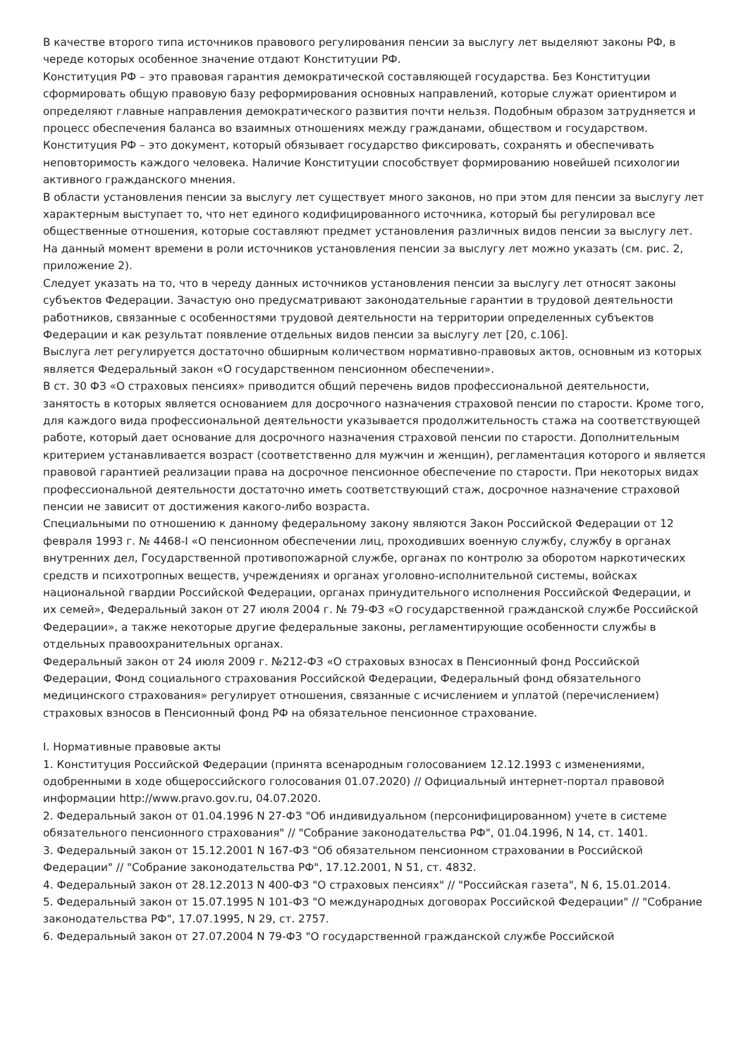В качестве второго типа источников правового регулирования пенсии за выслугу лет выделяют законы РФ, в череде которых особенное значение отдают Конституции РФ.
Конституция РФ – это правовая гарантия демократической составляющей государства. Без Конституции сформировать общую правовую базу реформирования основных направлений, которые служат ориентиром и определяют главные направления демократического развития почти нельзя. Подобным образом затрудняется и процесс обеспечения баланса во взаимных отношениях между гражданами, обществом и государством.
Конституция РФ – это документ, который обязывает государство фиксировать, сохранять и обеспечивать неповторимость каждого человека. Наличие Конституции способствует формированию новейшей психологии активного гражданского мнения.
В области установления пенсии за выслугу лет существует много законов, но при этом для пенсии за выслугу лет характерным выступает то, что нет единого кодифицированного источника, который бы регулировал все общественные отношения, которые составляют предмет установления различных видов пенсии за выслугу лет. На данный момент времени в роли источников установления пенсии за выслугу лет можно указать (см. рис. 2, приложение 2).
Следует указать на то, что в череду данных источников установления пенсии за выслугу лет относят законы субъектов Федерации. Зачастую оно предусматривают законодательные гарантии в трудовой деятельности работников, связанные с особенностями трудовой деятельности на территории определенных субъектов Федерации и как результат появление отдельных видов пенсии за выслугу лет [20, с.106].
Выслуга лет регулируется достаточно обширным количеством нормативно-правовых актов, основным из которых является Федеральный закон «О государственном пенсионном обеспечении».
В ст. 30 ФЗ «О страховых пенсиях» приводится общий перечень видов профессиональной деятельности, занятость в которых является основанием для досрочного назначения страховой пенсии по старости. Кроме того, для каждого вида профессиональной деятельности указывается продолжительность стажа на соответствующей работе, который дает основание для досрочного назначения страховой пенсии по старости. Дополнительным критерием устанавливается возраст (соответственно для мужчин и женщин), регламентация которого и является правовой гарантией реализации права на досрочное пенсионное обеспечение по старости. При некоторых видах профессиональной деятельности достаточно иметь соответствующий стаж, досрочное назначение страховой пенсии не зависит от достижения какого-либо возраста.
Специальными по отношению к данному федеральному закону являются Закон Российской Федерации от 12 февраля 1993 г. № 4468-I «О пенсионном обеспечении лиц, проходивших военную службу, службу в органах внутренних дел, Государственной противопожарной службе, органах по контролю за оборотом наркотических средств и психотропных веществ, учреждениях и органах уголовно-исполнительной системы, войсках национальной гвардии Российской Федерации, органах принудительного исполнения Российской Федерации, и их семей», Федеральный закон от 27 июля 2004 г. № 79-ФЗ «О государственной гражданской службе Российской Федерации», а также некоторые другие федеральные законы, регламентирующие особенности службы в отдельных правоохранительных органах.
Федеральный закон от 24 июля 2009 г. №212-ФЗ «О страховых взносах в Пенсионный фонд Российской Федерации, Фонд социального страхования Российской Федерации, Федеральный фонд обязательного медицинского страхования» регулирует отношения, связанные с исчислением и уплатой (перечислением) страховых взносов в Пенсионный фонд РФ на обязательное пенсионное страхование.
I. Нормативные правовые акты
1. Конституция Российской Федерации (принята всенародным голосованием 12.12.1993 с изменениями, одобренными в ходе общероссийского голосования 01.07.2020) // Официальный интернет-портал правовой информации http://www.pravo.gov.ru, 04.07.2020.
2. Федеральный закон от 01.04.1996 N 27-ФЗ "Об индивидуальном (персонифицированном) учете в системе обязательного пенсионного страхования" // "Собрание законодательства РФ", 01.04.1996, N 14, ст. 1401.
3. Федеральный закон от 15.12.2001 N 167-ФЗ "Об обязательном пенсионном страховании в Российской Федерации" // "Собрание законодательства РФ", 17.12.2001, N 51, ст. 4832.
4. Федеральный закон от 28.12.2013 N 400-ФЗ "О страховых пенсиях" // "Российская газета", N 6, 15.01.2014.
5. Федеральный закон от 15.07.1995 N 101-ФЗ "О международных договорах Российской Федерации" // "Собрание законодательства РФ", 17.07.1995, N 29, ст. 2757.
6. Федеральный закон от 27.07.2004 N 79-ФЗ "О государственной гражданской службе Российской